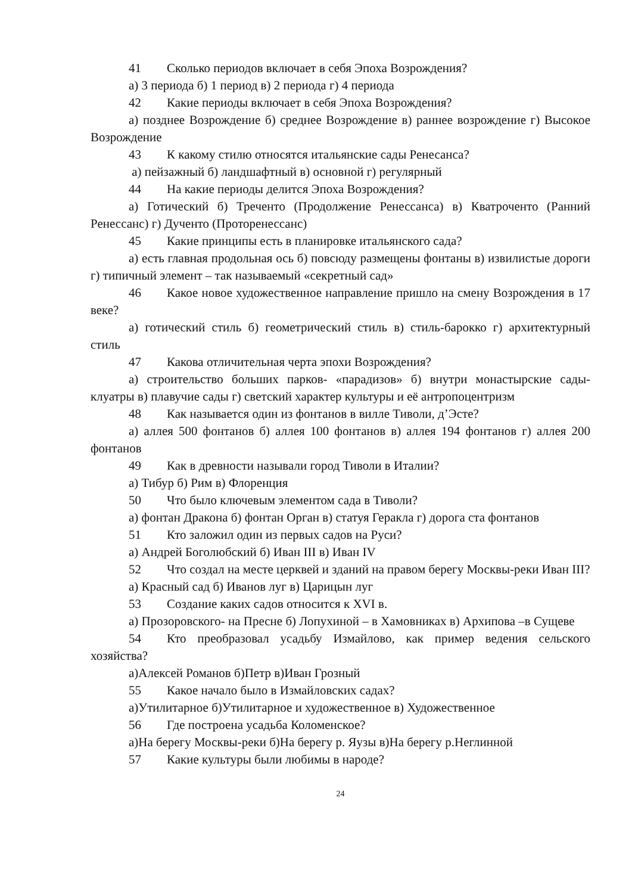41 Сколько периодов включает в себя Эпоха Возрождения?
а) 3 периода б) 1 период в) 2 периода г) 4 периода
42 Какие периоды включает в себя Эпоха Возрождения?
а) позднее Возрождение б) среднее Возрождение в) раннее возрождение г) Высокое Возрождение
43 К какому стилю относятся итальянские сады Ренесанса?
а) пейзажный б) ландшафтный в) основной г) регулярный
44 На какие периоды делится Эпоха Возрождения?
а) Готический б) Треченто (Продолжение Ренессанса) в) Кватроченто (Ранний Ренессанс) г) Дученто (Проторенессанс)
45 Какие принципы есть в планировке итальянского сада?
а) есть главная продольная ось б) повсюду размещены фонтаны в) извилистые дороги г) типичный элемент – так называемый «секретный сад»
46 Какое новое художественное направление пришло на смену Возрождения в 17 веке?
а) готический стиль б) геометрический стиль в) стиль-барокко г) архитектурный стиль
47 Какова отличительная черта эпохи Возрождения?
а) строительство больших парков- «парадизов» б) внутри монастырские сады- клуатры в) плавучие сады г) светский характер культуры и её антропоцентризм
48 Как называется один из фонтанов в вилле Тиволи, д’Эсте?
а) аллея 500 фонтанов б) аллея 100 фонтанов в) аллея 194 фонтанов г) аллея 200 фонтанов
49 Как в древности называли город Тиволи в Италии?
а) Тибур б) Рим в) Флоренция
50 Что было ключевым элементом сада в Тиволи?
а) фонтан Дракона б) фонтан Орган в) статуя Геракла г) дорога ста фонтанов
51 Кто заложил один из первых садов на Руси?
а) Андрей Боголюбский б) Иван III в) Иван IV
52 Что создал на месте церквей и зданий на правом берегу Москвы-реки Иван III?
а) Красный сад б) Иванов луг в) Царицын луг
53 Создание каких садов относится к XVI в.
а) Прозоровского- на Пресне б) Лопухиной – в Хамовниках в) Архипова –в Сущеве
54 Кто преобразовал усадьбу Измайлово, как пример ведения сельского хозяйства?
а)Алексей Романов б)Петр в)Иван Грозный
55 Какое начало было в Измайловских садах?
а)Утилитарное б)Утилитарное и художественное в) Художественное
56 Где построена усадьба Коломенское?
а)На берегу Москвы-реки б)На берегу р. Яузы в)На берегу р.Неглинной
57 Какие культуры были любимы в народе?
24